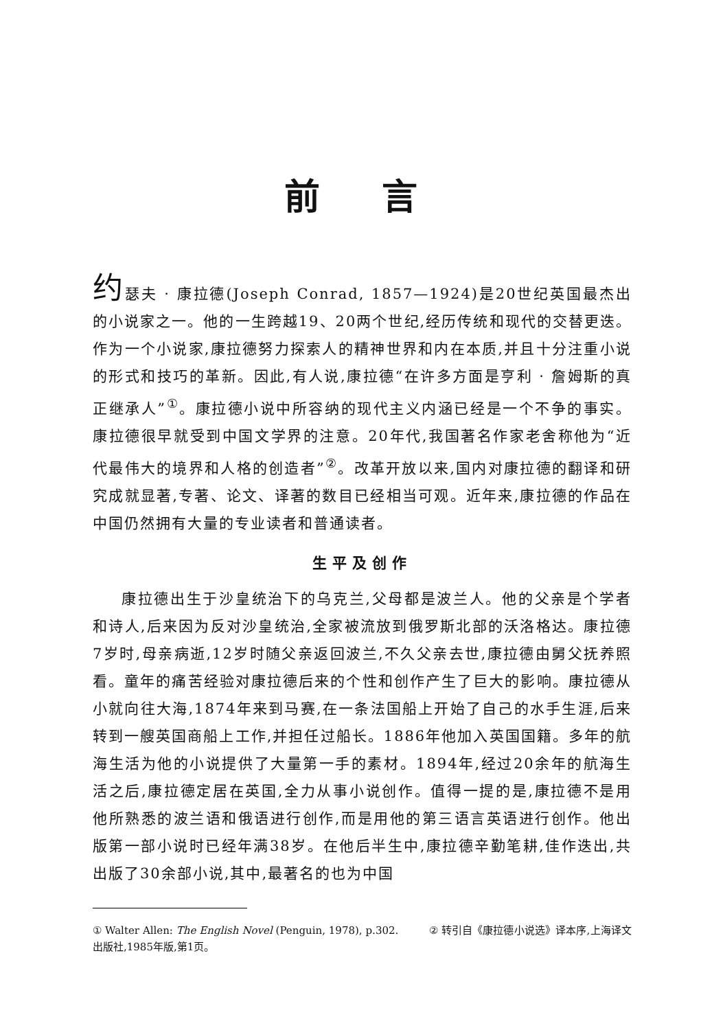前言
约瑟夫 · 康拉德(Joseph Conrad, 1857—1924)是20世纪英国最杰出的小说家之一。他的一生跨越19、20两个世纪,经历传统和现代的交替更迭。作为一个小说家,康拉德努力探索人的精神世界和内在本质,并且十分注重小说的形式和技巧的革新。因此,有人说,康拉德“在许多方面是亨利 · 詹姆斯的真正继承人”<sup>①</sup>。康拉德小说中所容纳的现代主义内涵已经是一个不争的事实。康拉德很早就受到中国文学界的注意。20年代,我国著名作家老舍称他为“近代最伟大的境界和人格的创造者”<sup>②</sup>。改革开放以来,国内对康拉德的翻译和研究成就显著,专著、论文、译著的数目已经相当可观。近年来,康拉德的作品在中国仍然拥有大量的专业读者和普通读者。
生平及创作
康拉德出生于沙皇统治下的乌克兰,父母都是波兰人。他的父亲是个学者和诗人,后来因为反对沙皇统治,全家被流放到俄罗斯北部的沃洛格达。康拉德7岁时,母亲病逝,12岁时随父亲返回波兰,不久父亲去世,康拉德由舅父抚养照看。童年的痛苦经验对康拉德后来的个性和创作产生了巨大的影响。康拉德从小就向往大海,1874年来到马赛,在一条法国船上开始了自己的水手生涯,后来转到一艘英国商船上工作,并担任过船长。1886年他加入英国国籍。多年的航海生活为他的小说提供了大量第一手的素材。1894年,经过20余年的航海生活之后,康拉德定居在英国,全力从事小说创作。值得一提的是,康拉德不是用他所熟悉的波兰语和俄语进行创作,而是用他的第三语言英语进行创作。他出版第一部小说时已经年满38岁。在他后半生中,康拉德辛勤笔耕,佳作迭出,共出版了30余部小说,其中,最著名的也为中国
① Walter Allen: The English Novel (Penguin, 1978), p.302. ② 转引自《康拉德小说选》译本序,上海译文出版社,1985年版,第1页。